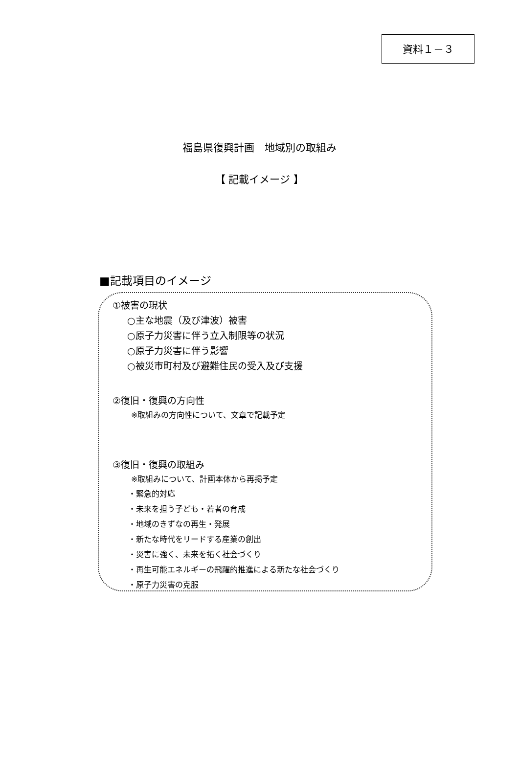資料１－３
福島県復興計画　地域別の取組み
【 記載イメージ 】
■記載項目のイメージ
①被害の現状
○主な地震（及び津波）被害
○原子力災害に伴う立入制限等の状況
○原子力災害に伴う影響
○被災市町村及び避難住民の受入及び支援
②復旧・復興の方向性
※取組みの方向性について、文章で記載予定
③復旧・復興の取組み
※取組みについて、計画本体から再掲予定
・緊急的対応
・未来を担う子ども・若者の育成
・地域のきずなの再生・発展
・新たな時代をリードする産業の創出
・災害に強く、未来を拓く社会づくり
・再生可能エネルギーの飛躍的推進による新たな社会づくり
・原子力災害の克服